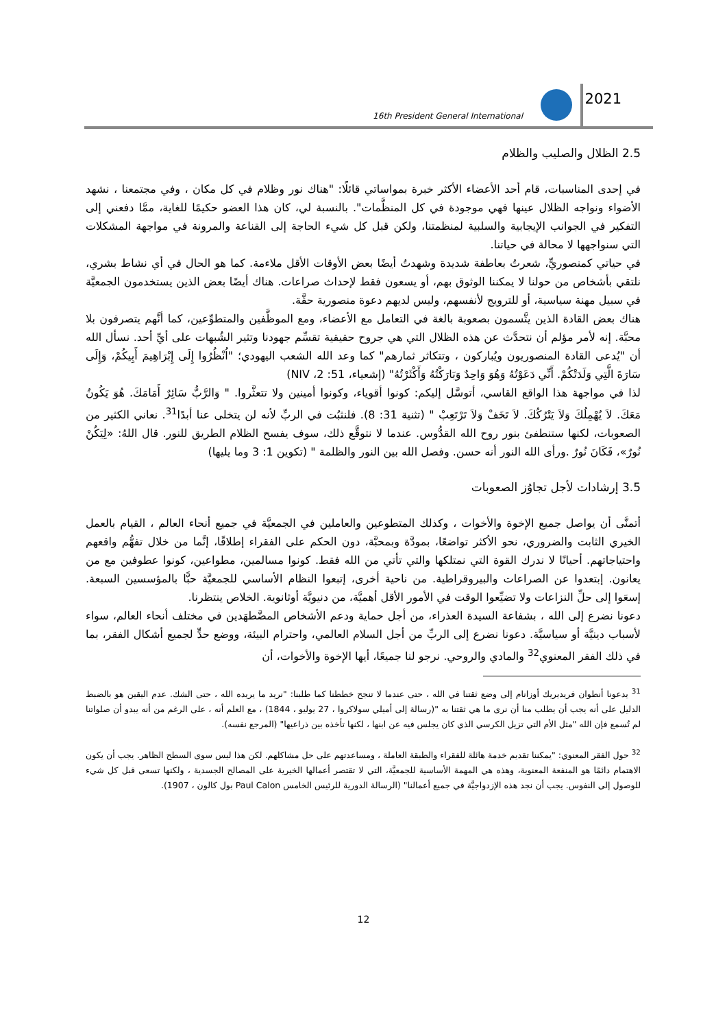16th President General International
2021
2.5 الظلال والصليب والظلام
في إحدى المناسبات، قام أحد الأعضاء الأكثر خبرة بمواساتي قائلًا: "هناك نور وظلام في كل مكان ، وفي مجتمعنا ، نشهد الأضواء ونواجه الظلال عينها فهي موجودة في كل المنظَّمات". بالنسبة لي، كان هذا العضو حكيمًا للغاية، ممَّا دفعني إلى التفكير في الجوانب الإيجابية والسلبية لمنظمتنا، ولكن قبل كل شيء الحاجة إلى القناعة والمرونة في مواجهة المشكلات التي سنواجهها لا محالة في حياتنا.
في حياتي كمنصوريٍّ، شعرتُ بعاطفة شديدة وشهدتُ أيضًا بعض الأوقات الأقل ملاءمة. كما هو الحال في أي نشاط بشري، نلتقي بأشخاص من حولنا لا يمكننا الوثوق بهم، أو يسعون فقط لإحداث صراعات. هناك أيضًا بعض الذين يستخدمون الجمعيَّة في سبيل مهنة سياسية، أو للترويج لأنفسهم، وليس لديهم دعوة منصورية حقَّة.
هناك بعض القادة الذين يتَّسمون بصعوبة بالغة في التعامل مع الأعضاء، ومع الموظَّفين والمتطوِّعين، كما أنَّهم يتصرفون بلا محبَّة. إنه لأمر مؤلم أن نتحدَّث عن هذه الظلال التي هي جروح حقيقية تقسِّم جهودنا وتثير الشُبهات على أيِّ أحد. نسأل الله أن "يُدعى القادة المنصوريون ويُباركون ، وتتكاثر ثمارهم" كما وعد الله الشعب اليهودي؛ "اُنْظُرُوا إِلَى إِبْرَاهِيمَ أَبِيكُمْ، وَإِلَى سَارَةَ الَّتِي وَلَدَتْكُمْ. أَنِّي دَعَوْتُهُ وَهُوَ وَاحِدٌ وَبَارَكْتُهُ وَأَكْثَرْتُهُ" (إشعياء، 51: 2، NIV)
لذا في مواجهة هذا الواقع القاسي، أتوسَّل إليكم: كونوا أقوياء، وكونوا أمينين ولا تتعثَّروا. " وَالرَّبُّ سَائِرٌ أَمَامَكَ. هُوَ يَكُونُ مَعَكَ. لاَ يُهْمِلُكَ وَلاَ يَتْرُكُكَ. لاَ تَخَفْ وَلاَ تَرْتَعِبْ " (تثنية 31: 8). فلنثبُت في الربِّ لأنه لن يتخلى عنا أبدًا<sup>31</sup>. نعاني الكثير من الصعوبات، لكنها ستنطفئ بنور روح الله القدُّوس. عندما لا نتوقَّع ذلك، سوف يفسح الظلام الطريق للنور. قال اللهُ: «لِيَكُنْ نُورٌ»، فَكَانَ نُورٌ .ورأى الله النور أنه حسن. وفصل الله بين النور والظلمة " (تكوين 1: 3 وما يليها)
3.5 إرشادات لأجل تجاوُز الصعوبات
أتمنَّى أن يواصل جميع الإخوة والأخوات ، وكذلك المتطوعين والعاملين في الجمعيَّة في جميع أنحاء العالم ، القيام بالعمل الخيري الثابت والضروري، نحو الأكثر تواضعًا، بمودَّة وبمحبَّة، دون الحكم على الفقراء إطلاقًا، إنَّما من خلال تفهُّم واقعهم واحتياجاتهم. أحيانًا لا ندرك القوة التي نمتلكها والتي تأتي من الله فقط. كونوا مسالمين، مطواعين، كونوا عطوفين مع من يعانون. إبتعدوا عن الصراعات والبيروقراطية. من ناحية أخرى، إتبعوا النظام الأساسي للجمعيَّة حبًّا بالمؤسسين السبعة. إسعَوا إلى حلِّ النزاعات ولا تضيِّعوا الوقت في الأمور الأقل أهميَّة، من دنيويَّة أوثانوية. الخلاص ينتظرنا.
دعونا نضرع إلى الله ، بشفاعة السيدة العذراء، من أجل حماية ودعم الأشخاص المضَّطهَدين في مختلف أنحاء العالم، سواء لأسباب دينيَّة أو سياسيَّة. دعونا نضرع إلى الربِّ من أجل السلام العالمي، واحترام البيئة، ووضع حدٍّ لجميع أشكال الفقر، بما في ذلك الفقر المعنوي<sup>32</sup> والمادي والروحي. نرجو لنا جميعًا، أيها الإخوة والأخوات، أن
<sup>31</sup> يدعونا أنطوان فريديريك أوزانام إلى وضع ثقتنا في الله ، حتى عندما لا تنجح خططنا كما طلبنا: "نريد ما يريده الله ، حتى الشك. عدم اليقين هو بالضبط الدليل على أنه يجب أن يطلب منا أن نرى ما هي ثقتنا به "(رسالة إلى أميلي سولاكروا ، 27 يوليو ، 1844) ، مع العلم أنه ، على الرغم من أنه يبدو أن صلواتنا لم تُسمع فإن الله "مثل الأم التي تزيل الكرسي الذي كان يجلس فيه عن ابنها ، لكنها تأخذه بين ذراعيها" (المرجع نفسه).
<sup>32</sup> حول الفقر المعنوي: "يمكننا تقديم خدمة هائلة للفقراء والطبقة العاملة ، ومساعدتهم على حل مشاكلهم. لكن هذا ليس سوى السطح الظاهر. يجب أن يكون الاهتمام دائمًا هو المنفعة المعنوية، وهذه هي المهمة الأساسية للجمعيَّة، التي لا تقتصر أعمالها الخيرية على المصالح الجسدية ، ولكنها تسعى قبل كل شيء للوصول إلى النفوس. يجب أن نجد هذه الإزدواجيَّة في جميع أعمالنا" (الرسالة الدورية للرئيس الخامس Paul Calon بول كالون ، 1907).
12